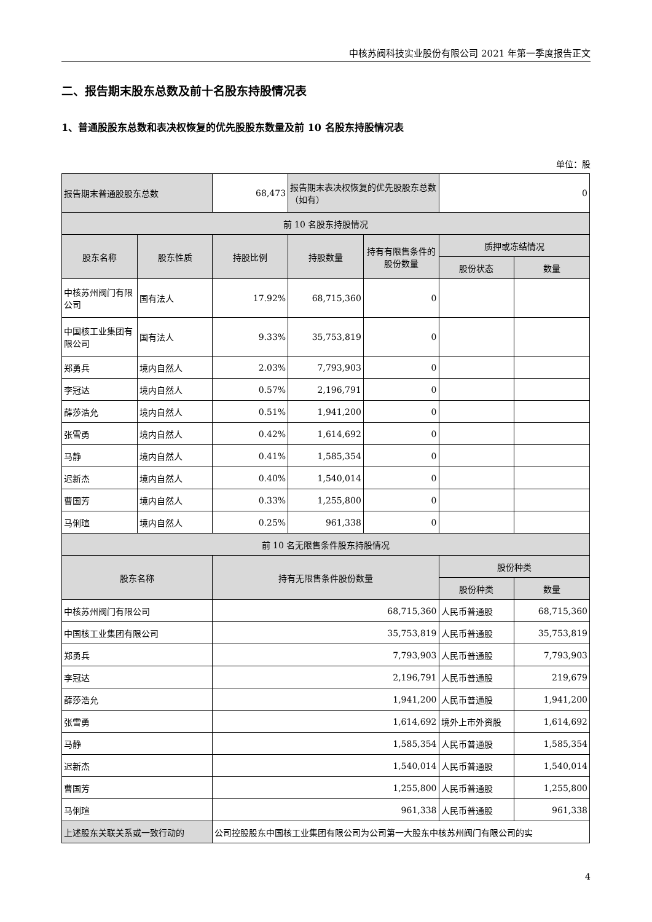中核苏阀科技实业股份有限公司 2021 年第一季度报告正文
二、报告期末股东总数及前十名股东持股情况表
1、普通股股东总数和表决权恢复的优先股股东数量及前 10 名股东持股情况表
单位：股
| 报告期末普通股股东总数 | | 68,473 | 报告期末表决权恢复的优先股股东总数（如有） | | 0 | |
| 前 10 名股东持股情况 | | | | | | |
| 股东名称 | 股东性质 | 持股比例 | 持股数量 | 持有有限售条件的股份数量 | 质押或冻结情况 | |
| | | | | | 股份状态 | 数量 |
| 中核苏州阀门有限公司 | 国有法人 | 17.92% | 68,715,360 | 0 | | |
| 中国核工业集团有限公司 | 国有法人 | 9.33% | 35,753,819 | 0 | | |
| 郑勇兵 | 境内自然人 | 2.03% | 7,793,903 | 0 | | |
| 李冠达 | 境内自然人 | 0.57% | 2,196,791 | 0 | | |
| 薛莎浩允 | 境内自然人 | 0.51% | 1,941,200 | 0 | | |
| 张雪勇 | 境内自然人 | 0.42% | 1,614,692 | 0 | | |
| 马静 | 境内自然人 | 0.41% | 1,585,354 | 0 | | |
| 迟新杰 | 境内自然人 | 0.40% | 1,540,014 | 0 | | |
| 曹国芳 | 境内自然人 | 0.33% | 1,255,800 | 0 | | |
| 马俐瑄 | 境内自然人 | 0.25% | 961,338 | 0 | | |
| 前 10 名无限售条件股东持股情况 | | | | | | |
| 股东名称 | | 持有无限售条件股份数量 | | | 股份种类 | |
| | | | | | 股份种类 | 数量 |
| 中核苏州阀门有限公司 | | 68,715,360 | | | 人民币普通股 | 68,715,360 |
| 中国核工业集团有限公司 | | 35,753,819 | | | 人民币普通股 | 35,753,819 |
| 郑勇兵 | | 7,793,903 | | | 人民币普通股 | 7,793,903 |
| 李冠达 | | 2,196,791 | | | 人民币普通股 | 219,679 |
| 薛莎浩允 | | 1,941,200 | | | 人民币普通股 | 1,941,200 |
| 张雪勇 | | 1,614,692 | | | 境外上市外资股 | 1,614,692 |
| 马静 | | 1,585,354 | | | 人民币普通股 | 1,585,354 |
| 迟新杰 | | 1,540,014 | | | 人民币普通股 | 1,540,014 |
| 曹国芳 | | 1,255,800 | | | 人民币普通股 | 1,255,800 |
| 马俐瑄 | | 961,338 | | | 人民币普通股 | 961,338 |
| 上述股东关联关系或一致行动的 | | 公司控股股东中国核工业集团有限公司为公司第一大股东中核苏州阀门有限公司的实 | | | | |
4